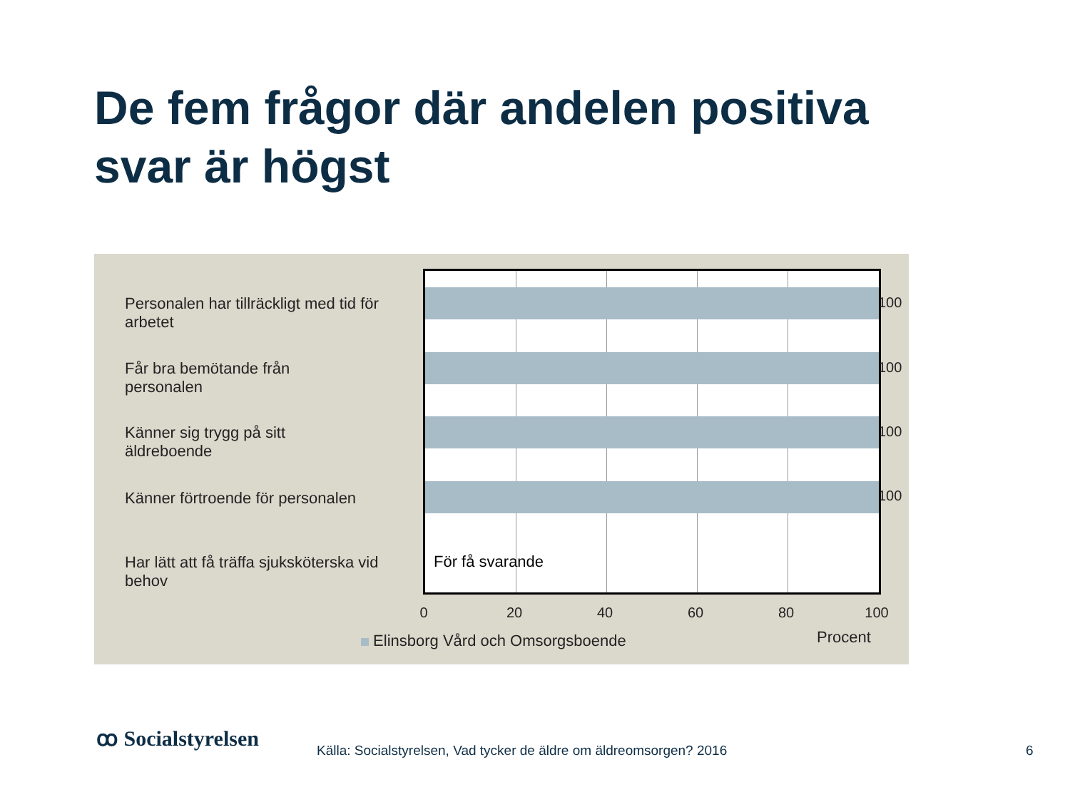De fem frågor där andelen positiva svar är högst
Personalen har tillräckligt med tid för arbetet
Får bra bemötande från personalen
Känner sig trygg på sitt äldreboende
Känner förtroende för personalen
Har lätt att få träffa sjuksköterska vid behov
För få svarande
100
100
100
100
0 20 40 60 80 100
Elinsborg Vård och Omsorgsboende
Procent
ꝏ Socialstyrelsen
Källa: Socialstyrelsen, Vad tycker de äldre om äldreomsorgen? 2016
6